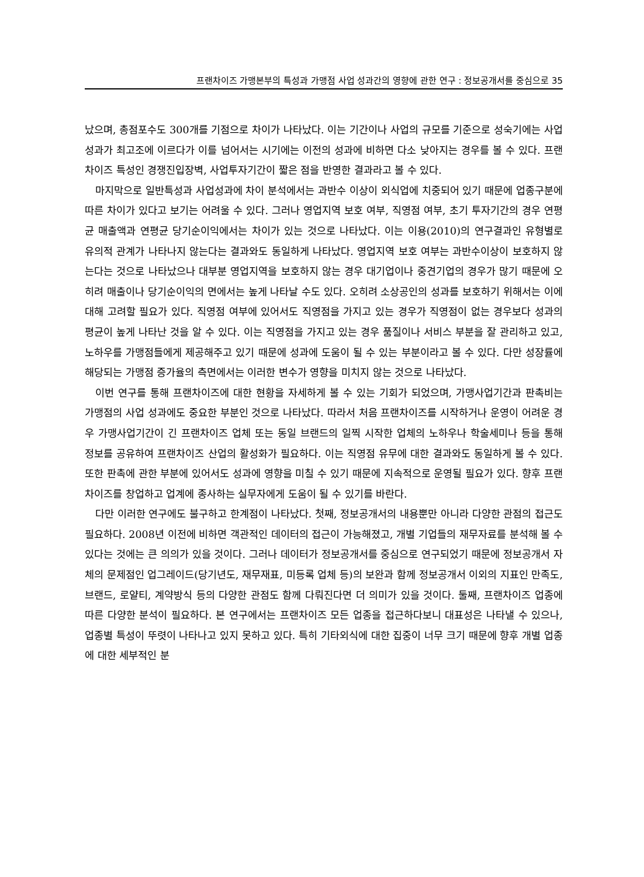프랜차이즈 가맹본부의 특성과 가맹점 사업 성과간의 영향에 관한 연구 : 정보공개서를 중심으로 35
났으며, 총점포수도 300개를 기점으로 차이가 나타났다. 이는 기간이나 사업의 규모를 기준으로 성숙기에는 사업성과가 최고조에 이르다가 이를 넘어서는 시기에는 이전의 성과에 비하면 다소 낮아지는 경우를 볼 수 있다. 프랜차이즈 특성인 경쟁진입장벽, 사업투자기간이 짧은 점을 반영한 결과라고 볼 수 있다.
마지막으로 일반특성과 사업성과에 차이 분석에서는 과반수 이상이 외식업에 치중되어 있기 때문에 업종구분에 따른 차이가 있다고 보기는 어려울 수 있다. 그러나 영업지역 보호 여부, 직영점 여부, 초기 투자기간의 경우 연평균 매출액과 연평균 당기순이익에서는 차이가 있는 것으로 나타났다. 이는 이용(2010)의 연구결과인 유형별로 유의적 관계가 나타나지 않는다는 결과와도 동일하게 나타났다. 영업지역 보호 여부는 과반수이상이 보호하지 않는다는 것으로 나타났으나 대부분 영업지역을 보호하지 않는 경우 대기업이나 중견기업의 경우가 많기 때문에 오히려 매출이나 당기순이익의 면에서는 높게 나타날 수도 있다. 오히려 소상공인의 성과를 보호하기 위해서는 이에 대해 고려할 필요가 있다. 직영점 여부에 있어서도 직영점을 가지고 있는 경우가 직영점이 없는 경우보다 성과의 평균이 높게 나타난 것을 알 수 있다. 이는 직영점을 가지고 있는 경우 품질이나 서비스 부분을 잘 관리하고 있고, 노하우를 가맹점들에게 제공해주고 있기 때문에 성과에 도움이 될 수 있는 부분이라고 볼 수 있다. 다만 성장률에 해당되는 가맹점 증가율의 측면에서는 이러한 변수가 영향을 미치지 않는 것으로 나타났다.
이번 연구를 통해 프랜차이즈에 대한 현황을 자세하게 볼 수 있는 기회가 되었으며, 가맹사업기간과 판촉비는 가맹점의 사업 성과에도 중요한 부분인 것으로 나타났다. 따라서 처음 프랜차이즈를 시작하거나 운영이 어려운 경우 가맹사업기간이 긴 프랜차이즈 업체 또는 동일 브랜드의 일찍 시작한 업체의 노하우나 학술세미나 등을 통해 정보를 공유하여 프랜차이즈 산업의 활성화가 필요하다. 이는 직영점 유무에 대한 결과와도 동일하게 볼 수 있다. 또한 판촉에 관한 부분에 있어서도 성과에 영향을 미칠 수 있기 때문에 지속적으로 운영될 필요가 있다. 향후 프랜차이즈를 창업하고 업계에 종사하는 실무자에게 도움이 될 수 있기를 바란다.
다만 이러한 연구에도 불구하고 한계점이 나타났다. 첫째, 정보공개서의 내용뿐만 아니라 다양한 관점의 접근도 필요하다. 2008년 이전에 비하면 객관적인 데이터의 접근이 가능해졌고, 개별 기업들의 재무자료를 분석해 볼 수 있다는 것에는 큰 의의가 있을 것이다. 그러나 데이터가 정보공개서를 중심으로 연구되었기 때문에 정보공개서 자체의 문제점인 업그레이드(당기년도, 재무재표, 미등록 업체 등)의 보완과 함께 정보공개서 이외의 지표인 만족도, 브랜드, 로얄티, 계약방식 등의 다양한 관점도 함께 다뤄진다면 더 의미가 있을 것이다. 둘째, 프랜차이즈 업종에 따른 다양한 분석이 필요하다. 본 연구에서는 프랜차이즈 모든 업종을 접근하다보니 대표성은 나타낼 수 있으나, 업종별 특성이 뚜렷이 나타나고 있지 못하고 있다. 특히 기타외식에 대한 집중이 너무 크기 때문에 향후 개별 업종에 대한 세부적인 분